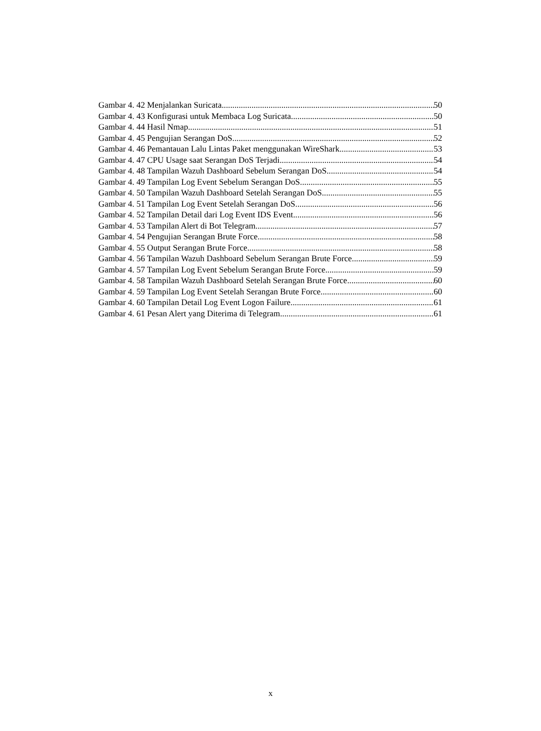Gambar 4. 42 Menjalankan Suricata 50
Gambar 4. 43 Konfigurasi untuk Membaca Log Suricata 50
Gambar 4. 44 Hasil Nmap 51
Gambar 4. 45 Pengujian Serangan DoS 52
Gambar 4. 46 Pemantauan Lalu Lintas Paket menggunakan WireShark 53
Gambar 4. 47 CPU Usage saat Serangan DoS Terjadi 54
Gambar 4. 48 Tampilan Wazuh Dashboard Sebelum Serangan DoS 54
Gambar 4. 49 Tampilan Log Event Sebelum Serangan DoS 55
Gambar 4. 50 Tampilan Wazuh Dashboard Setelah Serangan DoS 55
Gambar 4. 51 Tampilan Log Event Setelah Serangan DoS 56
Gambar 4. 52 Tampilan Detail dari Log Event IDS Event 56
Gambar 4. 53 Tampilan Alert di Bot Telegram 57
Gambar 4. 54 Pengujian Serangan Brute Force 58
Gambar 4. 55 Output Serangan Brute Force 58
Gambar 4. 56 Tampilan Wazuh Dashboard Sebelum Serangan Brute Force 59
Gambar 4. 57 Tampilan Log Event Sebelum Serangan Brute Force 59
Gambar 4. 58 Tampilan Wazuh Dashboard Setelah Serangan Brute Force 60
Gambar 4. 59 Tampilan Log Event Setelah Serangan Brute Force 60
Gambar 4. 60 Tampilan Detail Log Event Logon Failure 61
Gambar 4. 61 Pesan Alert yang Diterima di Telegram 61
x